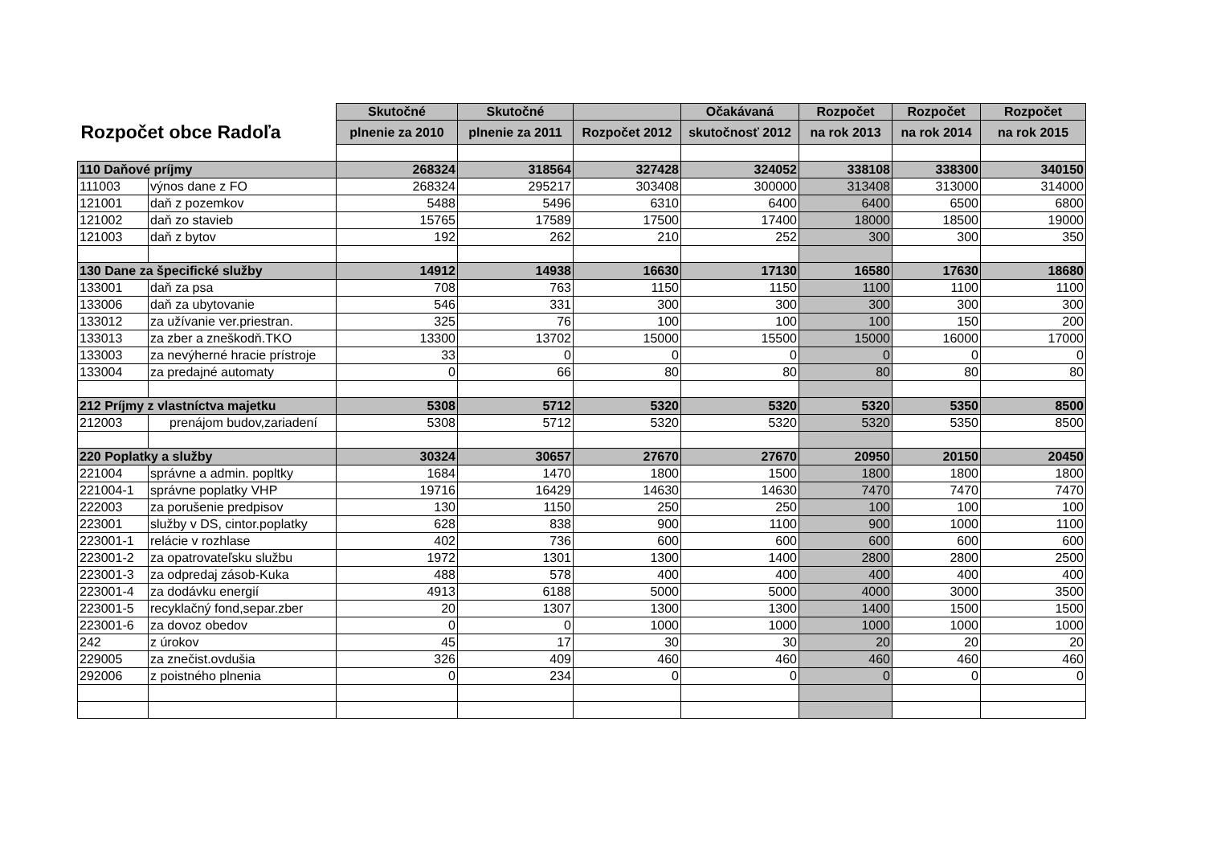| | | Skutočné | Skutočné | | Očakávaná | Rozpočet | Rozpočet | Rozpočet |
| Rozpočet obce Radoľa | | plnenie za 2010 | plnenie za 2011 | Rozpočet 2012 | skutočnosť 2012 | na rok 2013 | na rok 2014 | na rok 2015 |
| 110 Daňové príjmy | | 268324 | 318564 | 327428 | 324052 | 338108 | 338300 | 340150 |
| 111003 | výnos dane z FO | 268324 | 295217 | 303408 | 300000 | 313408 | 313000 | 314000 |
| 121001 | daň z pozemkov | 5488 | 5496 | 6310 | 6400 | 6400 | 6500 | 6800 |
| 121002 | daň zo stavieb | 15765 | 17589 | 17500 | 17400 | 18000 | 18500 | 19000 |
| 121003 | daň z bytov | 192 | 262 | 210 | 252 | 300 | 300 | 350 |
| 130 Dane za špecifické služby | | 14912 | 14938 | 16630 | 17130 | 16580 | 17630 | 18680 |
| 133001 | daň za psa | 708 | 763 | 1150 | 1150 | 1100 | 1100 | 1100 |
| 133006 | daň za ubytovanie | 546 | 331 | 300 | 300 | 300 | 300 | 300 |
| 133012 | za užívanie ver.priestran. | 325 | 76 | 100 | 100 | 100 | 150 | 200 |
| 133013 | za zber a zneškodň.TKO | 13300 | 13702 | 15000 | 15500 | 15000 | 16000 | 17000 |
| 133003 | za nevýherné hracie prístroje | 33 | 0 | 0 | 0 | 0 | 0 | 0 |
| 133004 | za predajné automaty | 0 | 66 | 80 | 80 | 80 | 80 | 80 |
| 212 Príjmy z vlastníctva majetku | | 5308 | 5712 | 5320 | 5320 | 5320 | 5350 | 8500 |
| 212003 | prenájom budov,zariadení | 5308 | 5712 | 5320 | 5320 | 5320 | 5350 | 8500 |
| 220 Poplatky a služby | | 30324 | 30657 | 27670 | 27670 | 20950 | 20150 | 20450 |
| 221004 | správne a admin. popltky | 1684 | 1470 | 1800 | 1500 | 1800 | 1800 | 1800 |
| 221004-1 | správne poplatky VHP | 19716 | 16429 | 14630 | 14630 | 7470 | 7470 | 7470 |
| 222003 | za porušenie predpisov | 130 | 1150 | 250 | 250 | 100 | 100 | 100 |
| 223001 | služby v DS, cintor.poplatky | 628 | 838 | 900 | 1100 | 900 | 1000 | 1100 |
| 223001-1 | relácie v rozhlase | 402 | 736 | 600 | 600 | 600 | 600 | 600 |
| 223001-2 | za opatrovateľsku službu | 1972 | 1301 | 1300 | 1400 | 2800 | 2800 | 2500 |
| 223001-3 | za odpredaj zásob-Kuka | 488 | 578 | 400 | 400 | 400 | 400 | 400 |
| 223001-4 | za dodávku energií | 4913 | 6188 | 5000 | 5000 | 4000 | 3000 | 3500 |
| 223001-5 | recyklačný fond,separ.zber | 20 | 1307 | 1300 | 1300 | 1400 | 1500 | 1500 |
| 223001-6 | za dovoz obedov | 0 | 0 | 1000 | 1000 | 1000 | 1000 | 1000 |
| 242 | z úrokov | 45 | 17 | 30 | 30 | 20 | 20 | 20 |
| 229005 | za znečist.ovdušia | 326 | 409 | 460 | 460 | 460 | 460 | 460 |
| 292006 | z poistného plnenia | 0 | 234 | 0 | 0 | 0 | 0 | 0 |